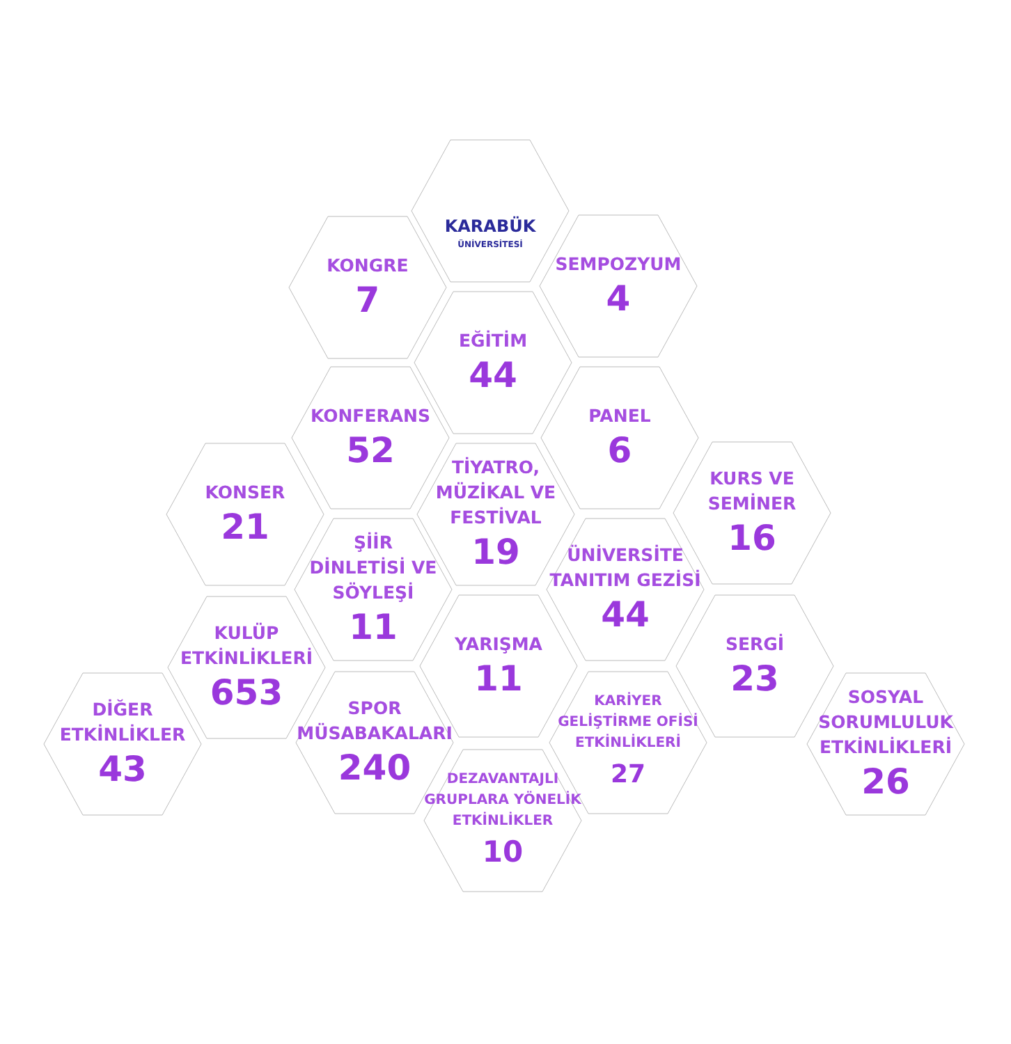KARABÜK
ÜNİVERSİTESİ
KONGRE
7
SEMPOZYUM
4
EĞİTİM
44
KONFERANS
52
PANEL
6
KONSER
21
TİYATRO,
MÜZİKAL VE
FESTİVAL
19
KURS VE
SEMİNER
16
ŞİİR
DİNLETİSİ VE
SÖYLEŞİ
11
ÜNİVERSİTE
TANITIM GEZİSİ
44
KULÜP
ETKİNLİKLERİ
653
YARIŞMA
11
SERGİ
23
DİĞER
ETKİNLİKLER
43
SPOR
MÜSABAKALARI
240
KARİYER
GELİŞTİRME OFİSİ
ETKİNLİKLERİ
27
SOSYAL
SORUMLULUK
ETKİNLİKLERİ
26
DEZAVANTAJLI
GRUPLARA YÖNELİK
ETKİNLİKLER
10